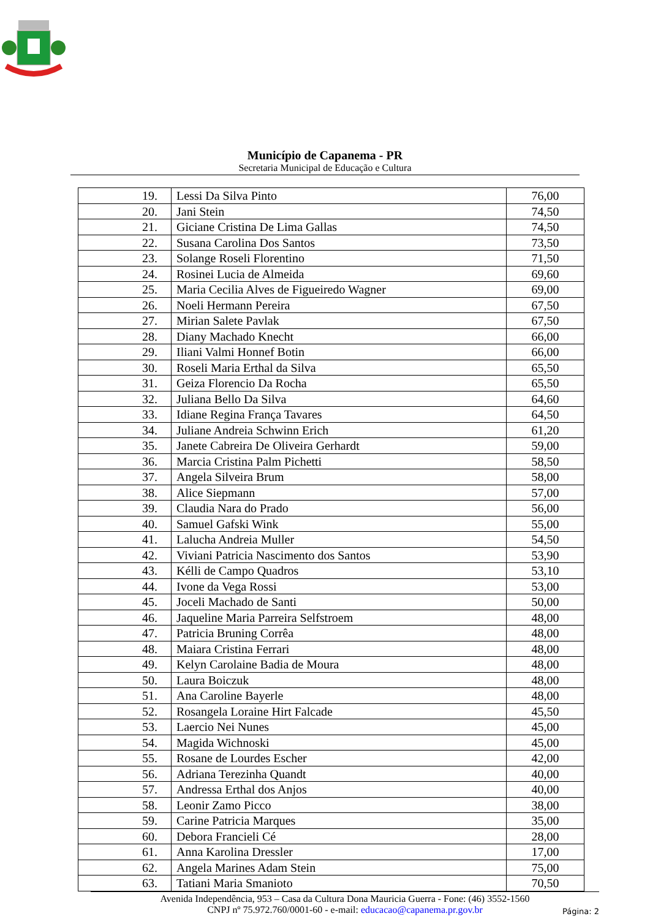Município de Capanema - PR
Secretaria Municipal de Educação e Cultura
| 19. | Lessi Da Silva Pinto | 76,00 |
| 20. | Jani Stein | 74,50 |
| 21. | Giciane Cristina De Lima Gallas | 74,50 |
| 22. | Susana Carolina Dos Santos | 73,50 |
| 23. | Solange Roseli Florentino | 71,50 |
| 24. | Rosinei Lucia de Almeida | 69,60 |
| 25. | Maria Cecilia Alves de Figueiredo Wagner | 69,00 |
| 26. | Noeli Hermann Pereira | 67,50 |
| 27. | Mirian Salete Pavlak | 67,50 |
| 28. | Diany Machado Knecht | 66,00 |
| 29. | Iliani Valmi Honnef Botin | 66,00 |
| 30. | Roseli Maria Erthal da Silva | 65,50 |
| 31. | Geiza Florencio Da Rocha | 65,50 |
| 32. | Juliana Bello Da Silva | 64,60 |
| 33. | Idiane Regina França Tavares | 64,50 |
| 34. | Juliane Andreia Schwinn Erich | 61,20 |
| 35. | Janete Cabreira De Oliveira Gerhardt | 59,00 |
| 36. | Marcia Cristina Palm Pichetti | 58,50 |
| 37. | Angela Silveira Brum | 58,00 |
| 38. | Alice Siepmann | 57,00 |
| 39. | Claudia Nara do Prado | 56,00 |
| 40. | Samuel Gafski Wink | 55,00 |
| 41. | Lalucha Andreia Muller | 54,50 |
| 42. | Viviani Patricia Nascimento dos Santos | 53,90 |
| 43. | Kélli de Campo Quadros | 53,10 |
| 44. | Ivone da Vega Rossi | 53,00 |
| 45. | Joceli Machado de Santi | 50,00 |
| 46. | Jaqueline Maria Parreira Selfstroem | 48,00 |
| 47. | Patricia Bruning Corrêa | 48,00 |
| 48. | Maiara Cristina Ferrari | 48,00 |
| 49. | Kelyn Carolaine Badia de Moura | 48,00 |
| 50. | Laura Boiczuk | 48,00 |
| 51. | Ana Caroline Bayerle | 48,00 |
| 52. | Rosangela Loraine Hirt Falcade | 45,50 |
| 53. | Laercio Nei Nunes | 45,00 |
| 54. | Magida Wichnoski | 45,00 |
| 55. | Rosane de Lourdes Escher | 42,00 |
| 56. | Adriana Terezinha Quandt | 40,00 |
| 57. | Andressa Erthal dos Anjos | 40,00 |
| 58. | Leonir Zamo Picco | 38,00 |
| 59. | Carine Patricia Marques | 35,00 |
| 60. | Debora Francieli Cé | 28,00 |
| 61. | Anna Karolina Dressler | 17,00 |
| 62. | Angela Marines Adam Stein | 75,00 |
| 63. | Tatiani Maria Smanioto | 70,50 |
Avenida Independência, 953 – Casa da Cultura Dona Mauricia Guerra - Fone: (46) 3552-1560
CNPJ nº 75.972.760/0001-60 - e-mail: educacao@capanema.pr.gov.br
Página: 2